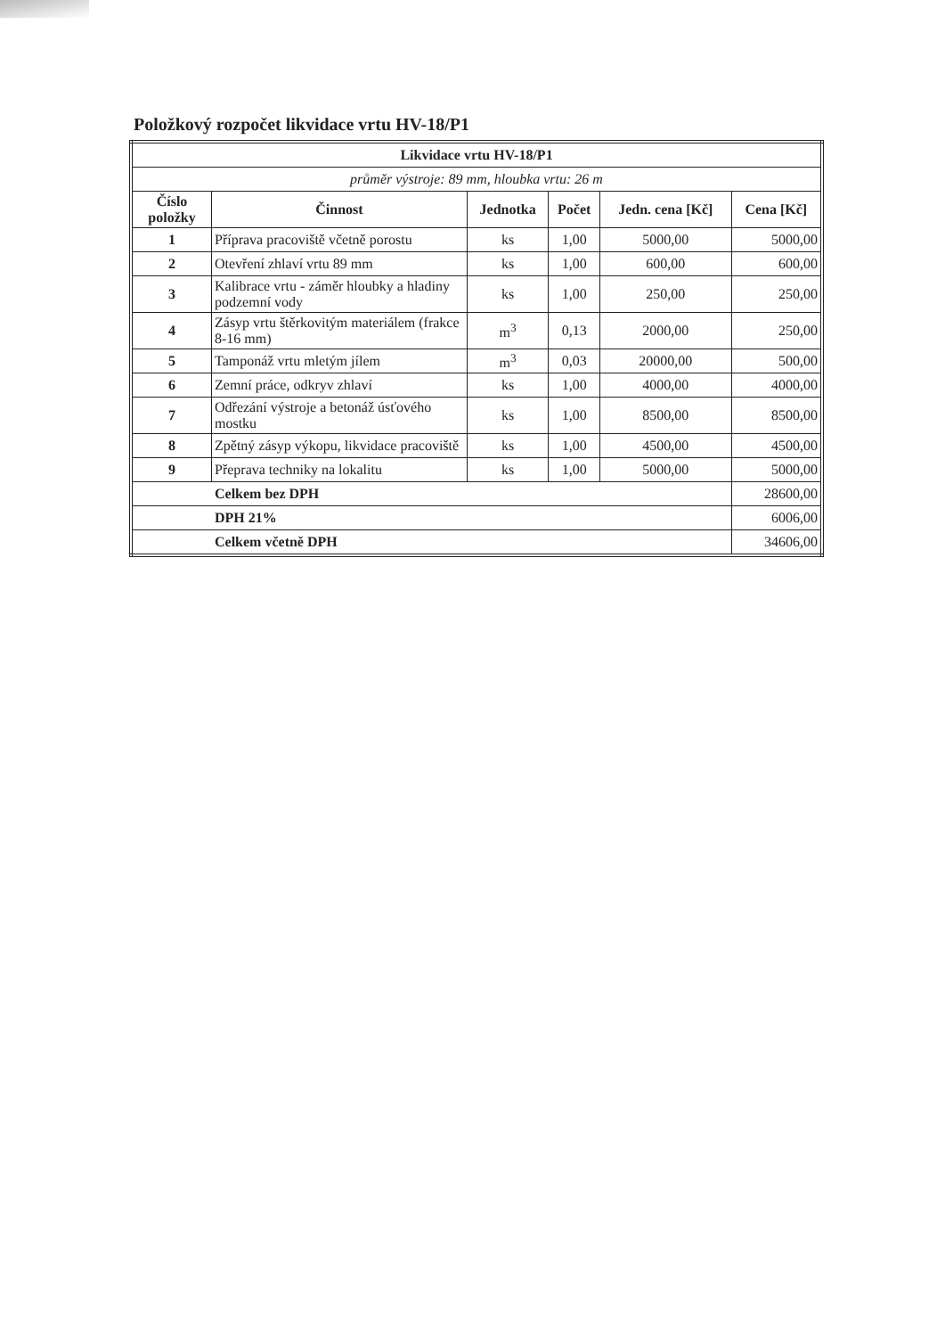Položkový rozpočet likvidace vrtu HV-18/P1
| Likvidace vrtu HV-18/P1 | | | | | |
| --- | --- | --- | --- | --- | --- |
| průměr výstroje: 89 mm, hloubka vrtu: 26 m | | | | | |
| Číslo položky | Činnost | Jednotka | Počet | Jedn. cena [Kč] | Cena [Kč] |
| 1 | Příprava pracoviště včetně porostu | ks | 1,00 | 5000,00 | 5000,00 |
| 2 | Otevření zhlaví vrtu 89 mm | ks | 1,00 | 600,00 | 600,00 |
| 3 | Kalibrace vrtu - záměr hloubky a hladiny podzemní vody | ks | 1,00 | 250,00 | 250,00 |
| 4 | Zásyp vrtu štěrkovitým materiálem (frakce 8-16 mm) | m<sup>3</sup> | 0,13 | 2000,00 | 250,00 |
| 5 | Tamponáž vrtu mletým jílem | m<sup>3</sup> | 0,03 | 20000,00 | 500,00 |
| 6 | Zemní práce, odkryv zhlaví | ks | 1,00 | 4000,00 | 4000,00 |
| 7 | Odřezání výstroje a betonáž úsťového mostku | ks | 1,00 | 8500,00 | 8500,00 |
| 8 | Zpětný zásyp výkopu, likvidace pracoviště | ks | 1,00 | 4500,00 | 4500,00 |
| 9 | Přeprava techniky na lokalitu | ks | 1,00 | 5000,00 | 5000,00 |
| Celkem bez DPH | | | | | 28600,00 |
| DPH 21% | | | | | 6006,00 |
| Celkem včetně DPH | | | | | 34606,00 |